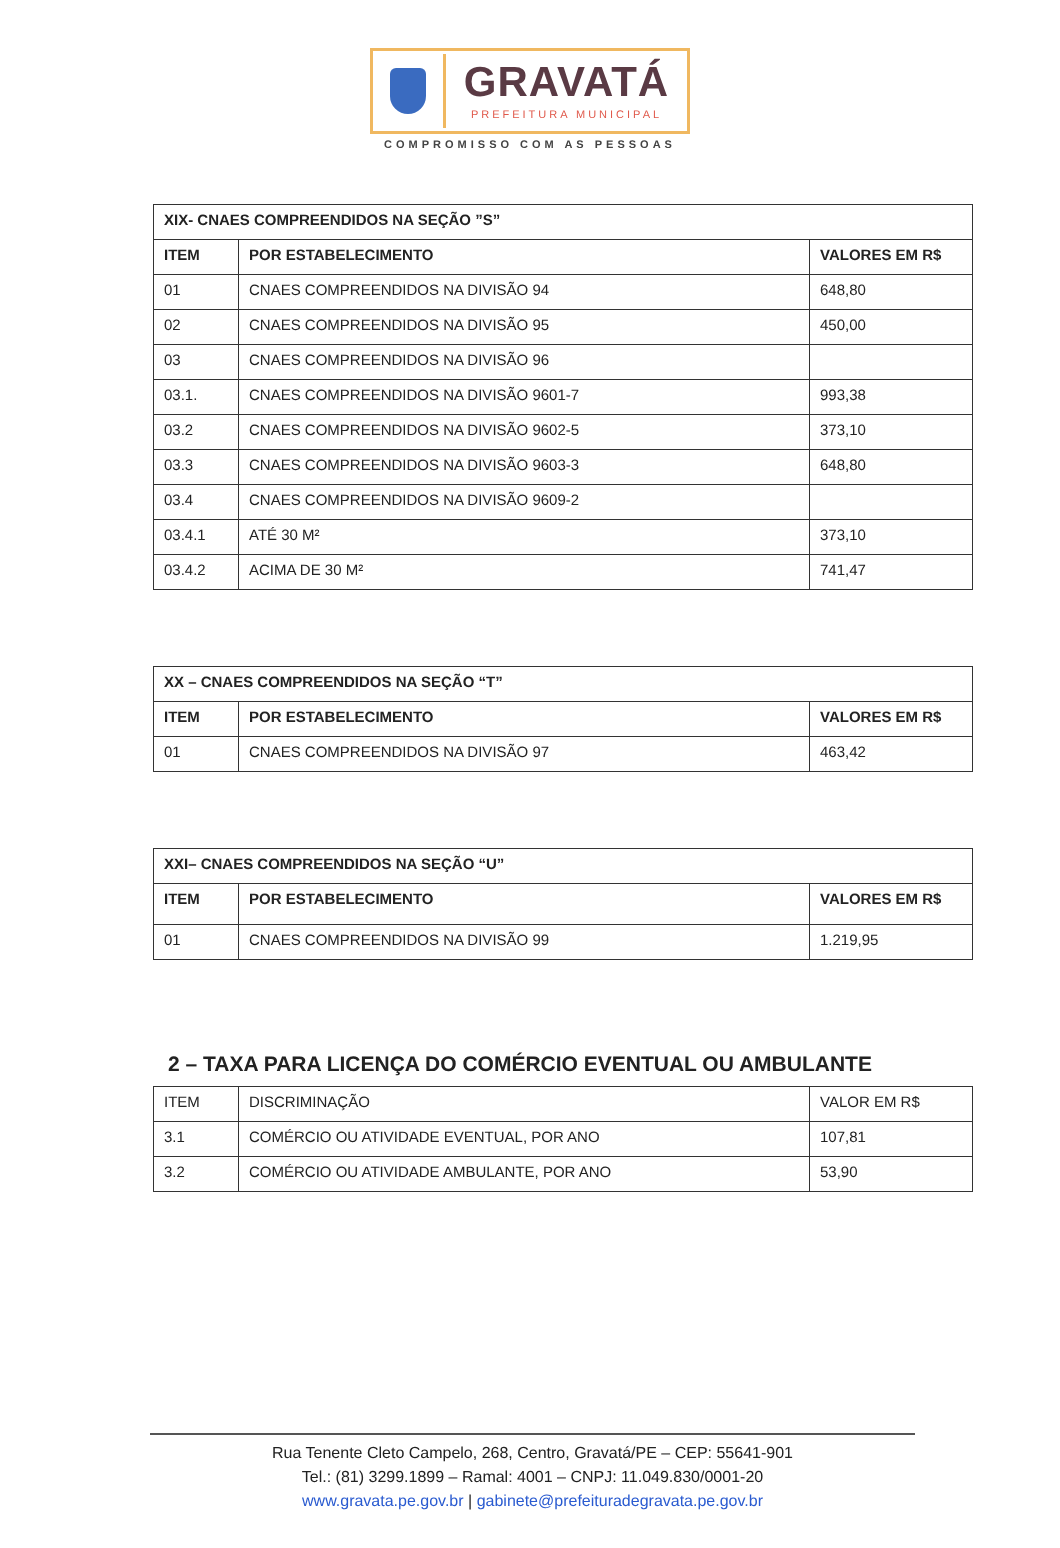GRAVATÁ
PREFEITURA MUNICIPAL
COMPROMISSO COM AS PESSOAS
| XIX- CNAES COMPREENDIDOS NA SEÇÃO ”S” | | |
| --- | --- | --- |
| ITEM | POR ESTABELECIMENTO | VALORES EM R$ |
| 01 | CNAES COMPREENDIDOS NA DIVISÃO 94 | 648,80 |
| 02 | CNAES COMPREENDIDOS NA DIVISÃO 95 | 450,00 |
| 03 | CNAES COMPREENDIDOS NA DIVISÃO 96 | |
| 03.1. | CNAES COMPREENDIDOS NA DIVISÃO 9601-7 | 993,38 |
| 03.2 | CNAES COMPREENDIDOS NA DIVISÃO 9602-5 | 373,10 |
| 03.3 | CNAES COMPREENDIDOS NA DIVISÃO 9603-3 | 648,80 |
| 03.4 | CNAES COMPREENDIDOS NA DIVISÃO 9609-2 | |
| 03.4.1 | ATÉ 30 M² | 373,10 |
| 03.4.2 | ACIMA DE 30 M² | 741,47 |
| XX – CNAES COMPREENDIDOS NA SEÇÃO “T” | | |
| --- | --- | --- |
| ITEM | POR ESTABELECIMENTO | VALORES EM R$ |
| 01 | CNAES COMPREENDIDOS NA DIVISÃO 97 | 463,42 |
| XXI– CNAES COMPREENDIDOS NA SEÇÃO “U” | | |
| --- | --- | --- |
| ITEM | POR ESTABELECIMENTO | VALORES EM R$ |
| 01 | CNAES COMPREENDIDOS NA DIVISÃO 99 | 1.219,95 |
2 – TAXA PARA LICENÇA DO COMÉRCIO EVENTUAL OU AMBULANTE
| ITEM | DISCRIMINAÇÃO | VALOR EM R$ |
| 3.1 | COMÉRCIO OU ATIVIDADE EVENTUAL, POR ANO | 107,81 |
| 3.2 | COMÉRCIO OU ATIVIDADE AMBULANTE, POR ANO | 53,90 |
Rua Tenente Cleto Campelo, 268, Centro, Gravatá/PE – CEP: 55641-901
Tel.: (81) 3299.1899 – Ramal: 4001 – CNPJ: 11.049.830/0001-20
www.gravata.pe.gov.br | gabinete@prefeituradegravata.pe.gov.br